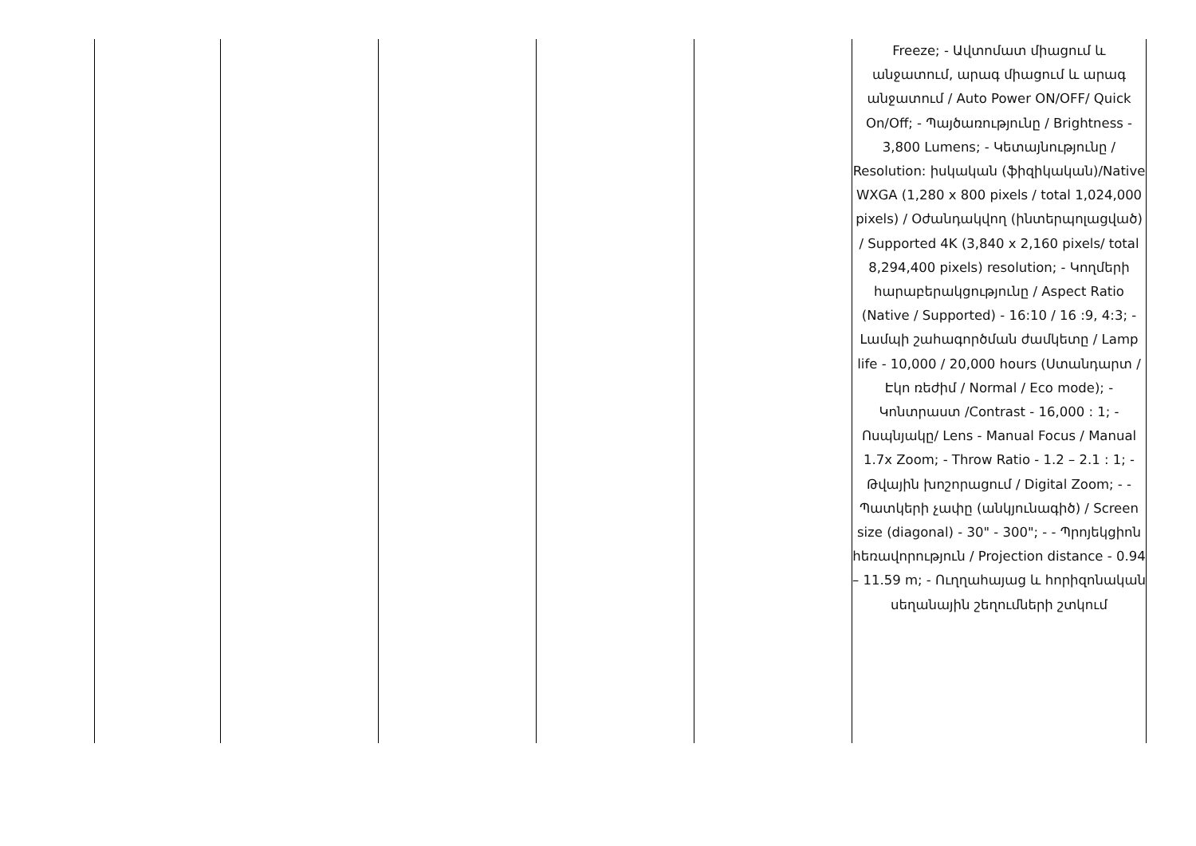| | | | | | Freeze; - Ավտոմատ միացում և անջատում, արագ միացում և արագ անջատում / Auto Power ON/OFF/ Quick On/Off; - Պայծառությունը / Brightness - 3,800 Lumens; - Կետայնությունը / Resolution: իսկական (ֆիզիկական)/Native WXGA (1,280 x 800 pixels / total 1,024,000 pixels) / Օժանդակվող (ինտերպոլացված) / Supported 4K (3,840 x 2,160 pixels/ total 8,294,400 pixels) resolution; - Կողմերի հարաբերակցությունը / Aspect Ratio (Native / Supported) - 16:10 / 16 :9, 4:3; - Լամպի շահագործման ժամկետը / Lamp life - 10,000 / 20,000 hours (Ստանդարտ / Էկո ռեժիմ / Normal / Eco mode); - Կոնտրաստ /Contrast - 16,000 : 1; - Ոսպնյակը/ Lens - Manual Focus / Manual 1.7x Zoom; - Throw Ratio - 1.2 – 2.1 : 1; - Թվային խոշորացում / Digital Zoom; - - Պատկերի չափը (անկյունագիծ) / Screen size (diagonal) - 30" - 300"; - - Պրոյեկցիոն հեռավորություն / Projection distance - 0.94 – 11.59 m; - Ուղղահայաց և հորիզոնական սեղանային շեղումների շտկում |